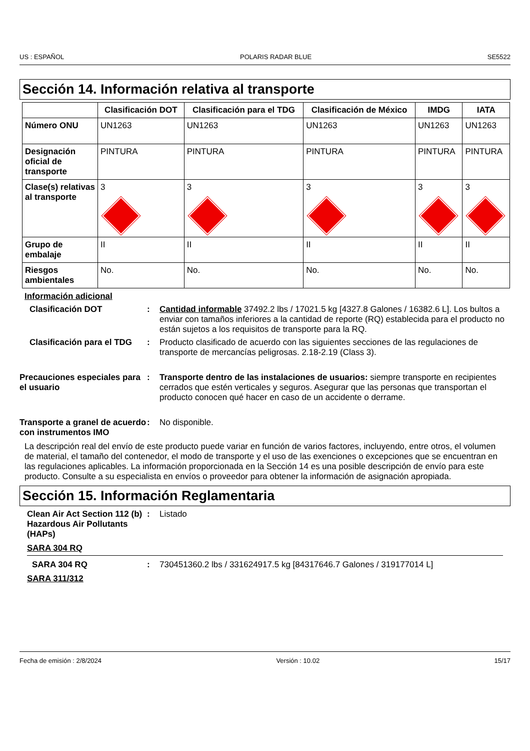US : ESPAÑOL POLARIS RADAR BLUE SE5522
Sección 14. Información relativa al transporte
| | Clasificación DOT | Clasificación para el TDG | Clasificación de México | IMDG | IATA |
| --- | --- | --- | --- | --- | --- |
| Número ONU | UN1263 | UN1263 | UN1263 | UN1263 | UN1263 |
| Designación oficial de transporte | PINTURA | PINTURA | PINTURA | PINTURA | PINTURA |
| Clase(s) relativas al transporte | 3 | 3 | 3 | 3 | 3 |
| Grupo de embalaje | II | II | II | II | II |
| Riesgos ambientales | No. | No. | No. | No. | No. |
Información adicional
Clasificación DOT : Cantidad informable 37492.2 lbs / 17021.5 kg [4327.8 Galones / 16382.6 L]. Los bultos a enviar con tamaños inferiores a la cantidad de reporte (RQ) establecida para el producto no están sujetos a los requisitos de transporte para la RQ.
Clasificación para el TDG
: Producto clasificado de acuerdo con las siguientes secciones de las regulaciones de transporte de mercancías peligrosas. 2.18-2.19 (Class 3).
Precauciones especiales para el usuario
: Transporte dentro de las instalaciones de usuarios: siempre transporte en recipientes cerrados que estén verticales y seguros. Asegurar que las personas que transportan el producto conocen qué hacer en caso de un accidente o derrame.
Transporte a granel de acuerdo con instrumentos IMO
: No disponible.
La descripción real del envío de este producto puede variar en función de varios factores, incluyendo, entre otros, el volumen de material, el tamaño del contenedor, el modo de transporte y el uso de las exenciones o excepciones que se encuentran en las regulaciones aplicables. La información proporcionada en la Sección 14 es una posible descripción de envío para este producto. Consulte a su especialista en envíos o proveedor para obtener la información de asignación apropiada.
Sección 15. Información Reglamentaria
Clean Air Act Section 112 (b) Hazardous Air Pollutants (HAPs)
: Listado
SARA 304 RQ
SARA 304 RQ : 730451360.2 lbs / 331624917.5 kg [84317646.7 Galones / 319177014 L]
SARA 311/312
Fecha de emisión : 2/8/2024 Versión : 10.02 15/17